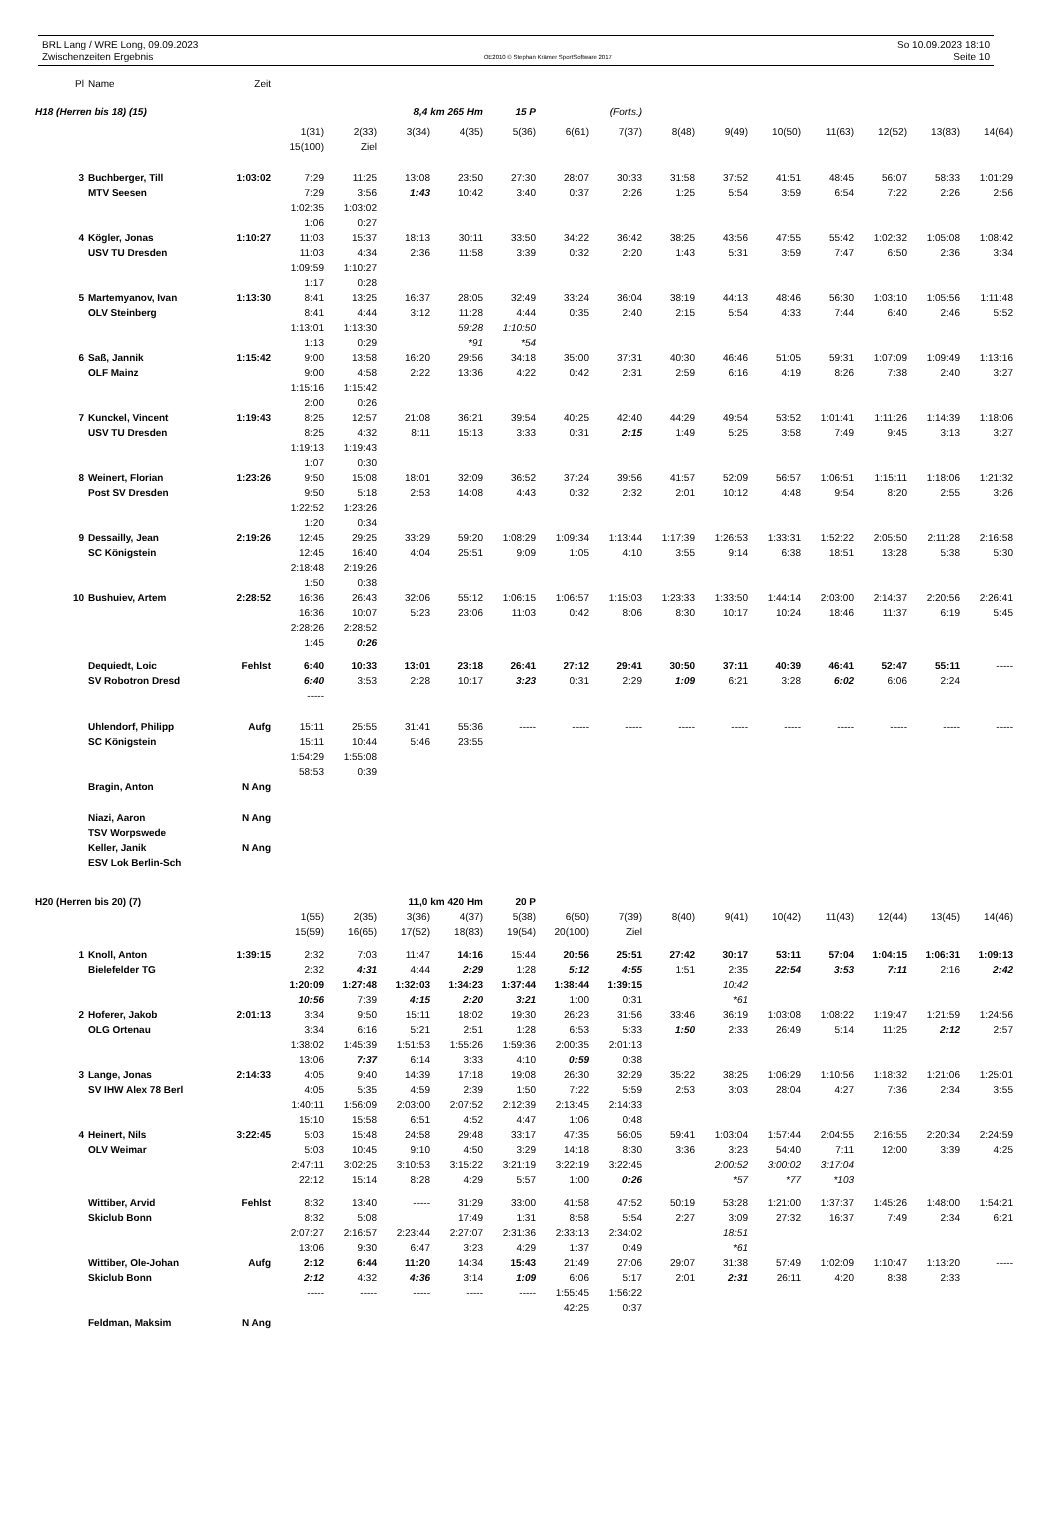BRL Lang / WRE Long, 09.09.2023
Zwischenzeiten Ergebnis
OE2010 © Stephan Krämer SportSoftware 2017
So 10.09.2023 18:10
Seite 10
| Pl | Name | Zeit | | | | | | | | | | | | | | |
| H18 (Herren bis 18) (15) | | | | | 8,4 km 265 Hm | | 15 P | | (Forts.) | | | | | | | |
| | | | 1(31) | 2(33) | 3(34) | 4(35) | 5(36) | 6(61) | 7(37) | 8(48) | 9(49) | 10(50) | 11(63) | 12(52) | 13(83) | 14(64) |
| | | | 15(100) | Ziel | | | | | | | | | | | | |
| 3 | Buchberger, Till | 1:03:02 | 7:29 | 11:25 | 13:08 | 23:50 | 27:30 | 28:07 | 30:33 | 31:58 | 37:52 | 41:51 | 48:45 | 56:07 | 58:33 | 1:01:29 |
| | MTV Seesen | | 7:29 | 3:56 | 1:43 | 10:42 | 3:40 | 0:37 | 2:26 | 1:25 | 5:54 | 3:59 | 6:54 | 7:22 | 2:26 | 2:56 |
| | | | 1:02:35 | 1:03:02 | | | | | | | | | | | | |
| | | | 1:06 | 0:27 | | | | | | | | | | | | |
| 4 | Kögler, Jonas | 1:10:27 | 11:03 | 15:37 | 18:13 | 30:11 | 33:50 | 34:22 | 36:42 | 38:25 | 43:56 | 47:55 | 55:42 | 1:02:32 | 1:05:08 | 1:08:42 |
| | USV TU Dresden | | 11:03 | 4:34 | 2:36 | 11:58 | 3:39 | 0:32 | 2:20 | 1:43 | 5:31 | 3:59 | 7:47 | 6:50 | 2:36 | 3:34 |
| | | | 1:09:59 | 1:10:27 | | | | | | | | | | | | |
| | | | 1:17 | 0:28 | | | | | | | | | | | | |
| 5 | Martemyanov, Ivan | 1:13:30 | 8:41 | 13:25 | 16:37 | 28:05 | 32:49 | 33:24 | 36:04 | 38:19 | 44:13 | 48:46 | 56:30 | 1:03:10 | 1:05:56 | 1:11:48 |
| | OLV Steinberg | | 8:41 | 4:44 | 3:12 | 11:28 | 4:44 | 0:35 | 2:40 | 2:15 | 5:54 | 4:33 | 7:44 | 6:40 | 2:46 | 5:52 |
| | | | 1:13:01 | 1:13:30 | | 59:28 | 1:10:50 | | | | | | | | | |
| | | | 1:13 | 0:29 | | *91 | *54 | | | | | | | | | |
| 6 | Saß, Jannik | 1:15:42 | 9:00 | 13:58 | 16:20 | 29:56 | 34:18 | 35:00 | 37:31 | 40:30 | 46:46 | 51:05 | 59:31 | 1:07:09 | 1:09:49 | 1:13:16 |
| | OLF Mainz | | 9:00 | 4:58 | 2:22 | 13:36 | 4:22 | 0:42 | 2:31 | 2:59 | 6:16 | 4:19 | 8:26 | 7:38 | 2:40 | 3:27 |
| | | | 1:15:16 | 1:15:42 | | | | | | | | | | | | |
| | | | 2:00 | 0:26 | | | | | | | | | | | | |
| 7 | Kunckel, Vincent | 1:19:43 | 8:25 | 12:57 | 21:08 | 36:21 | 39:54 | 40:25 | 42:40 | 44:29 | 49:54 | 53:52 | 1:01:41 | 1:11:26 | 1:14:39 | 1:18:06 |
| | USV TU Dresden | | 8:25 | 4:32 | 8:11 | 15:13 | 3:33 | 0:31 | 2:15 | 1:49 | 5:25 | 3:58 | 7:49 | 9:45 | 3:13 | 3:27 |
| | | | 1:19:13 | 1:19:43 | | | | | | | | | | | | |
| | | | 1:07 | 0:30 | | | | | | | | | | | | |
| 8 | Weinert, Florian | 1:23:26 | 9:50 | 15:08 | 18:01 | 32:09 | 36:52 | 37:24 | 39:56 | 41:57 | 52:09 | 56:57 | 1:06:51 | 1:15:11 | 1:18:06 | 1:21:32 |
| | Post SV Dresden | | 9:50 | 5:18 | 2:53 | 14:08 | 4:43 | 0:32 | 2:32 | 2:01 | 10:12 | 4:48 | 9:54 | 8:20 | 2:55 | 3:26 |
| | | | 1:22:52 | 1:23:26 | | | | | | | | | | | | |
| | | | 1:20 | 0:34 | | | | | | | | | | | | |
| 9 | Dessailly, Jean | 2:19:26 | 12:45 | 29:25 | 33:29 | 59:20 | 1:08:29 | 1:09:34 | 1:13:44 | 1:17:39 | 1:26:53 | 1:33:31 | 1:52:22 | 2:05:50 | 2:11:28 | 2:16:58 |
| | SC Königstein | | 12:45 | 16:40 | 4:04 | 25:51 | 9:09 | 1:05 | 4:10 | 3:55 | 9:14 | 6:38 | 18:51 | 13:28 | 5:38 | 5:30 |
| | | | 2:18:48 | 2:19:26 | | | | | | | | | | | | |
| | | | 1:50 | 0:38 | | | | | | | | | | | | |
| 10 | Bushuiev, Artem | 2:28:52 | 16:36 | 26:43 | 32:06 | 55:12 | 1:06:15 | 1:06:57 | 1:15:03 | 1:23:33 | 1:33:50 | 1:44:14 | 2:03:00 | 2:14:37 | 2:20:56 | 2:26:41 |
| | | | 16:36 | 10:07 | 5:23 | 23:06 | 11:03 | 0:42 | 8:06 | 8:30 | 10:17 | 10:24 | 18:46 | 11:37 | 6:19 | 5:45 |
| | | | 2:28:26 | 2:28:52 | | | | | | | | | | | | |
| | | | 1:45 | 0:26 | | | | | | | | | | | | |
| | Dequiedt, Loic | Fehlst | 6:40 | 10:33 | 13:01 | 23:18 | 26:41 | 27:12 | 29:41 | 30:50 | 37:11 | 40:39 | 46:41 | 52:47 | 55:11 | ----- |
| | SV Robotron Dresd | | 6:40 | 3:53 | 2:28 | 10:17 | 3:23 | 0:31 | 2:29 | 1:09 | 6:21 | 3:28 | 6:02 | 6:06 | 2:24 | |
| | | | ----- | | | | | | | | | | | | | |
| | Uhlendorf, Philipp | Aufg | 15:11 | 25:55 | 31:41 | 55:36 | ----- | ----- | ----- | ----- | ----- | ----- | ----- | ----- | ----- | ----- |
| | SC Königstein | | 15:11 | 10:44 | 5:46 | 23:55 | | | | | | | | | | |
| | | | 1:54:29 | 1:55:08 | | | | | | | | | | | | |
| | | | 58:53 | 0:39 | | | | | | | | | | | | |
| | Bragin, Anton | N Ang | | | | | | | | | | | | | | |
| | Niazi, Aaron | N Ang | | | | | | | | | | | | | | |
| | TSV Worpswede | | | | | | | | | | | | | | | |
| | Keller, Janik | N Ang | | | | | | | | | | | | | | |
| | ESV Lok Berlin-Sch | | | | | | | | | | | | | | | |
| H20 (Herren bis 20) (7) | | | | | 11,0 km 420 Hm | | 20 P | | | | | | | | | |
| | | | 1(55) | 2(35) | 3(36) | 4(37) | 5(38) | 6(50) | 7(39) | 8(40) | 9(41) | 10(42) | 11(43) | 12(44) | 13(45) | 14(46) |
| | | | 15(59) | 16(65) | 17(52) | 18(83) | 19(54) | 20(100) | Ziel | | | | | | | |
| 1 | Knoll, Anton | 1:39:15 | 2:32 | 7:03 | 11:47 | 14:16 | 15:44 | 20:56 | 25:51 | 27:42 | 30:17 | 53:11 | 57:04 | 1:04:15 | 1:06:31 | 1:09:13 |
| | Bielefelder TG | | 2:32 | 4:31 | 4:44 | 2:29 | 1:28 | 5:12 | 4:55 | 1:51 | 2:35 | 22:54 | 3:53 | 7:11 | 2:16 | 2:42 |
| | | | 1:20:09 | 1:27:48 | 1:32:03 | 1:34:23 | 1:37:44 | 1:38:44 | 1:39:15 | | 10:42 | | | | | |
| | | | 10:56 | 7:39 | 4:15 | 2:20 | 3:21 | 1:00 | 0:31 | | *61 | | | | | |
| 2 | Hoferer, Jakob | 2:01:13 | 3:34 | 9:50 | 15:11 | 18:02 | 19:30 | 26:23 | 31:56 | 33:46 | 36:19 | 1:03:08 | 1:08:22 | 1:19:47 | 1:21:59 | 1:24:56 |
| | OLG Ortenau | | 3:34 | 6:16 | 5:21 | 2:51 | 1:28 | 6:53 | 5:33 | 1:50 | 2:33 | 26:49 | 5:14 | 11:25 | 2:12 | 2:57 |
| | | | 1:38:02 | 1:45:39 | 1:51:53 | 1:55:26 | 1:59:36 | 2:00:35 | 2:01:13 | | | | | | | |
| | | | 13:06 | 7:37 | 6:14 | 3:33 | 4:10 | 0:59 | 0:38 | | | | | | | |
| 3 | Lange, Jonas | 2:14:33 | 4:05 | 9:40 | 14:39 | 17:18 | 19:08 | 26:30 | 32:29 | 35:22 | 38:25 | 1:06:29 | 1:10:56 | 1:18:32 | 1:21:06 | 1:25:01 |
| | SV IHW Alex 78 Berl | | 4:05 | 5:35 | 4:59 | 2:39 | 1:50 | 7:22 | 5:59 | 2:53 | 3:03 | 28:04 | 4:27 | 7:36 | 2:34 | 3:55 |
| | | | 1:40:11 | 1:56:09 | 2:03:00 | 2:07:52 | 2:12:39 | 2:13:45 | 2:14:33 | | | | | | | |
| | | | 15:10 | 15:58 | 6:51 | 4:52 | 4:47 | 1:06 | 0:48 | | | | | | | |
| 4 | Heinert, Nils | 3:22:45 | 5:03 | 15:48 | 24:58 | 29:48 | 33:17 | 47:35 | 56:05 | 59:41 | 1:03:04 | 1:57:44 | 2:04:55 | 2:16:55 | 2:20:34 | 2:24:59 |
| | OLV Weimar | | 5:03 | 10:45 | 9:10 | 4:50 | 3:29 | 14:18 | 8:30 | 3:36 | 3:23 | 54:40 | 7:11 | 12:00 | 3:39 | 4:25 |
| | | | 2:47:11 | 3:02:25 | 3:10:53 | 3:15:22 | 3:21:19 | 3:22:19 | 3:22:45 | | 2:00:52 | 3:00:02 | 3:17:04 | | | |
| | | | 22:12 | 15:14 | 8:28 | 4:29 | 5:57 | 1:00 | 0:26 | | *57 | *77 | *103 | | | |
| | Wittiber, Arvid | Fehlst | 8:32 | 13:40 | ----- | 31:29 | 33:00 | 41:58 | 47:52 | 50:19 | 53:28 | 1:21:00 | 1:37:37 | 1:45:26 | 1:48:00 | 1:54:21 |
| | Skiclub Bonn | | 8:32 | 5:08 | | 17:49 | 1:31 | 8:58 | 5:54 | 2:27 | 3:09 | 27:32 | 16:37 | 7:49 | 2:34 | 6:21 |
| | | | 2:07:27 | 2:16:57 | 2:23:44 | 2:27:07 | 2:31:36 | 2:33:13 | 2:34:02 | | 18:51 | | | | | |
| | | | 13:06 | 9:30 | 6:47 | 3:23 | 4:29 | 1:37 | 0:49 | | *61 | | | | | |
| | Wittiber, Ole-Johan | Aufg | 2:12 | 6:44 | 11:20 | 14:34 | 15:43 | 21:49 | 27:06 | 29:07 | 31:38 | 57:49 | 1:02:09 | 1:10:47 | 1:13:20 | ----- |
| | Skiclub Bonn | | 2:12 | 4:32 | 4:36 | 3:14 | 1:09 | 6:06 | 5:17 | 2:01 | 2:31 | 26:11 | 4:20 | 8:38 | 2:33 | |
| | | | ----- | ----- | ----- | ----- | ----- | 1:55:45 | 1:56:22 | | | | | | | |
| | | | | | | | | 42:25 | 0:37 | | | | | | | |
| | Feldman, Maksim | N Ang | | | | | | | | | | | | | | |